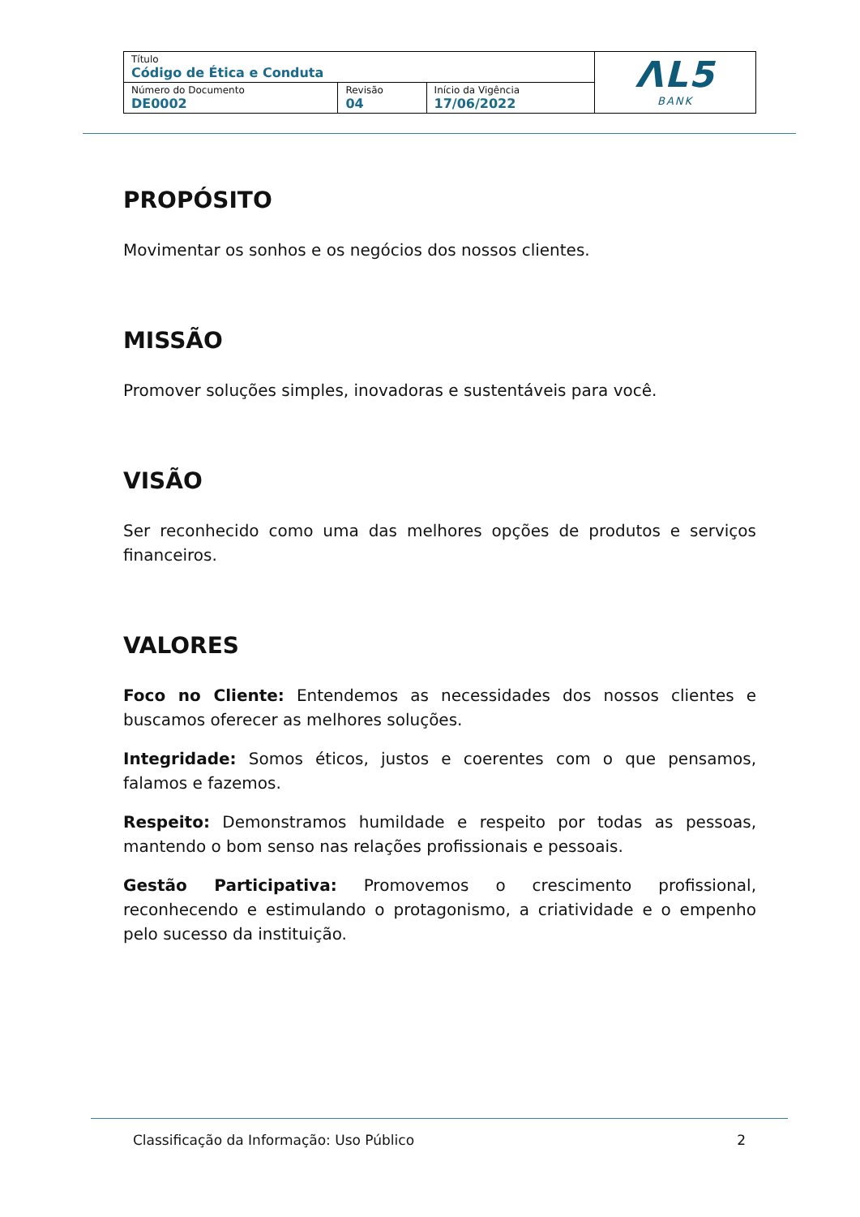| Título Código de Ética e Conduta | | | ΛL5 BANK |
| Número do Documento DE0002 | Revisão 04 | Início da Vigência 17/06/2022 | |
PROPÓSITO
Movimentar os sonhos e os negócios dos nossos clientes.
MISSÃO
Promover soluções simples, inovadoras e sustentáveis para você.
VISÃO
Ser reconhecido como uma das melhores opções de produtos e serviços financeiros.
VALORES
Foco no Cliente: Entendemos as necessidades dos nossos clientes e buscamos oferecer as melhores soluções.
Integridade: Somos éticos, justos e coerentes com o que pensamos, falamos e fazemos.
Respeito: Demonstramos humildade e respeito por todas as pessoas, mantendo o bom senso nas relações profissionais e pessoais.
Gestão Participativa: Promovemos o crescimento profissional, reconhecendo e estimulando o protagonismo, a criatividade e o empenho pelo sucesso da instituição.
Classificação da Informação: Uso Público 2